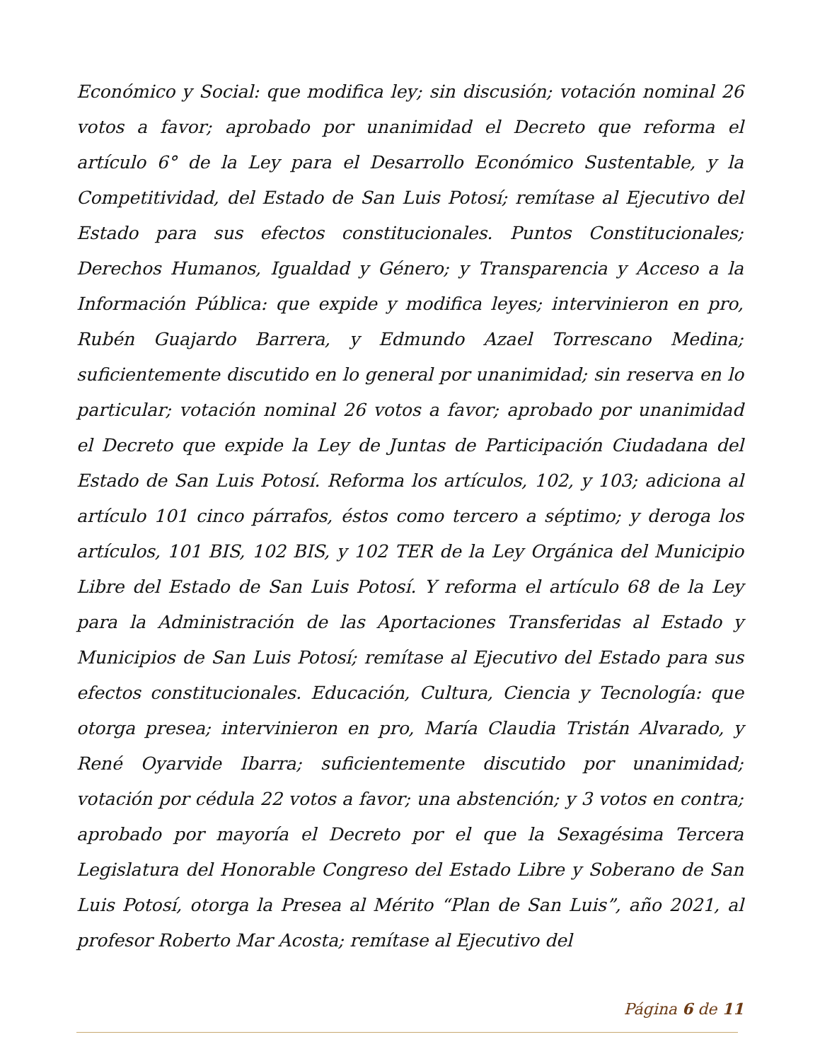Económico y Social: que modifica ley; sin discusión; votación nominal 26 votos a favor; aprobado por unanimidad el Decreto que reforma el artículo 6° de la Ley para el Desarrollo Económico Sustentable, y la Competitividad, del Estado de San Luis Potosí; remítase al Ejecutivo del Estado para sus efectos constitucionales. Puntos Constitucionales; Derechos Humanos, Igualdad y Género; y Transparencia y Acceso a la Información Pública: que expide y modifica leyes; intervinieron en pro, Rubén Guajardo Barrera, y Edmundo Azael Torrescano Medina; suficientemente discutido en lo general por unanimidad; sin reserva en lo particular; votación nominal 26 votos a favor; aprobado por unanimidad el Decreto que expide la Ley de Juntas de Participación Ciudadana del Estado de San Luis Potosí. Reforma los artículos, 102, y 103; adiciona al artículo 101 cinco párrafos, éstos como tercero a séptimo; y deroga los artículos, 101 BIS, 102 BIS, y 102 TER de la Ley Orgánica del Municipio Libre del Estado de San Luis Potosí. Y reforma el artículo 68 de la Ley para la Administración de las Aportaciones Transferidas al Estado y Municipios de San Luis Potosí; remítase al Ejecutivo del Estado para sus efectos constitucionales. Educación, Cultura, Ciencia y Tecnología: que otorga presea; intervinieron en pro, María Claudia Tristán Alvarado, y René Oyarvide Ibarra; suficientemente discutido por unanimidad; votación por cédula 22 votos a favor; una abstención; y 3 votos en contra; aprobado por mayoría el Decreto por el que la Sexagésima Tercera Legislatura del Honorable Congreso del Estado Libre y Soberano de San Luis Potosí, otorga la Presea al Mérito “Plan de San Luis”, año 2021, al profesor Roberto Mar Acosta; remítase al Ejecutivo del
Página 6 de 11